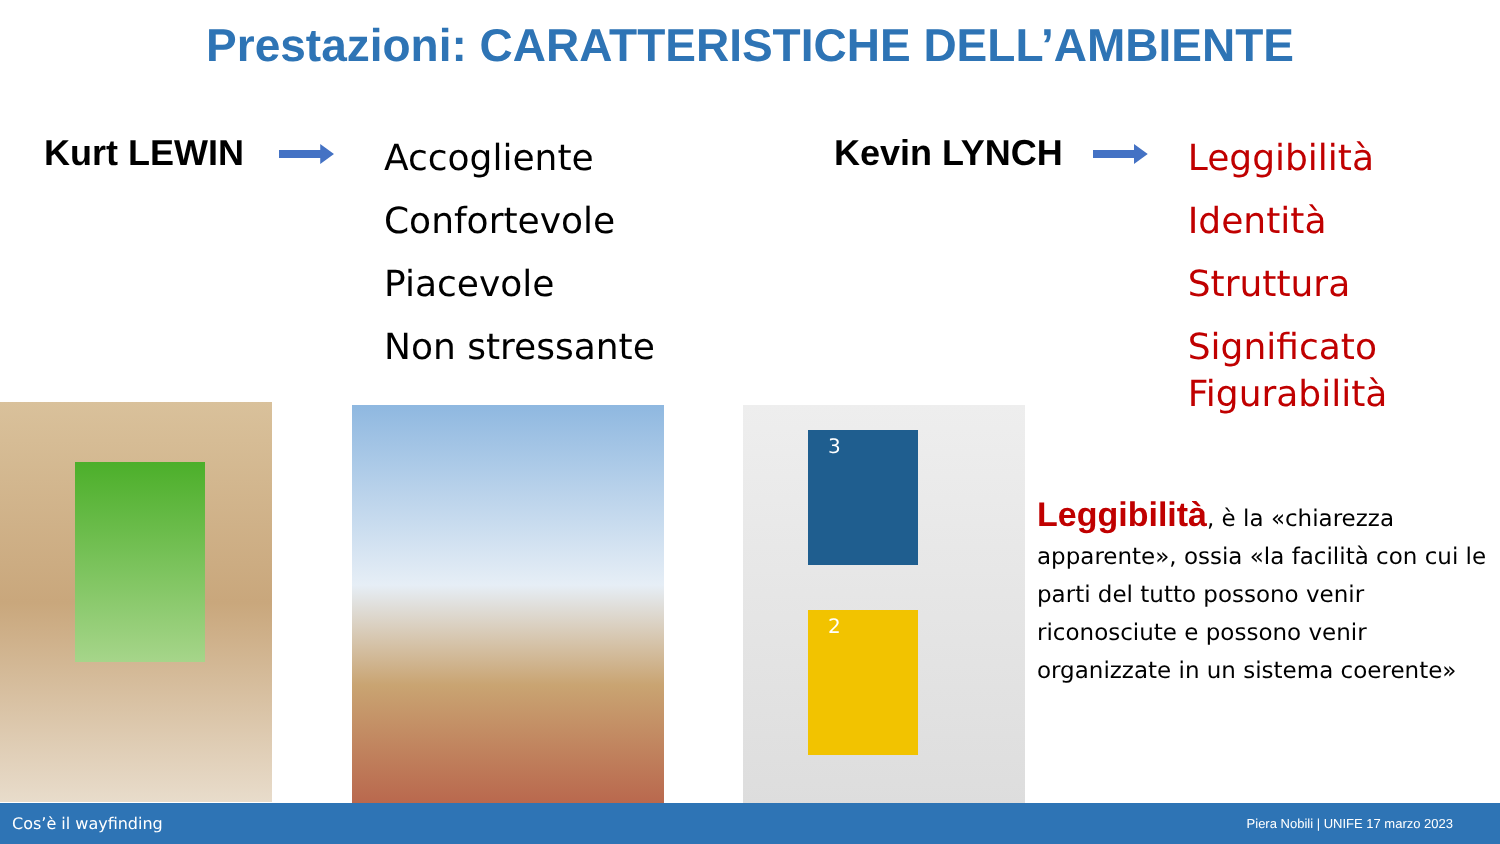Prestazioni: CARATTERISTICHE DELL’AMBIENTE
Kurt LEWIN
Accogliente
Confortevole
Piacevole
Non stressante
Kevin LYNCH
Leggibilità
Identità
Struttura
Significato
Figurabilità
3
2
Leggibilità, è la «chiarezza apparente», ossia «la facilità con cui le parti del tutto possono venir riconosciute e possono venir organizzate in un sistema coerente»
Cos’è il wayfinding Piera Nobili | UNIFE 17 marzo 2023